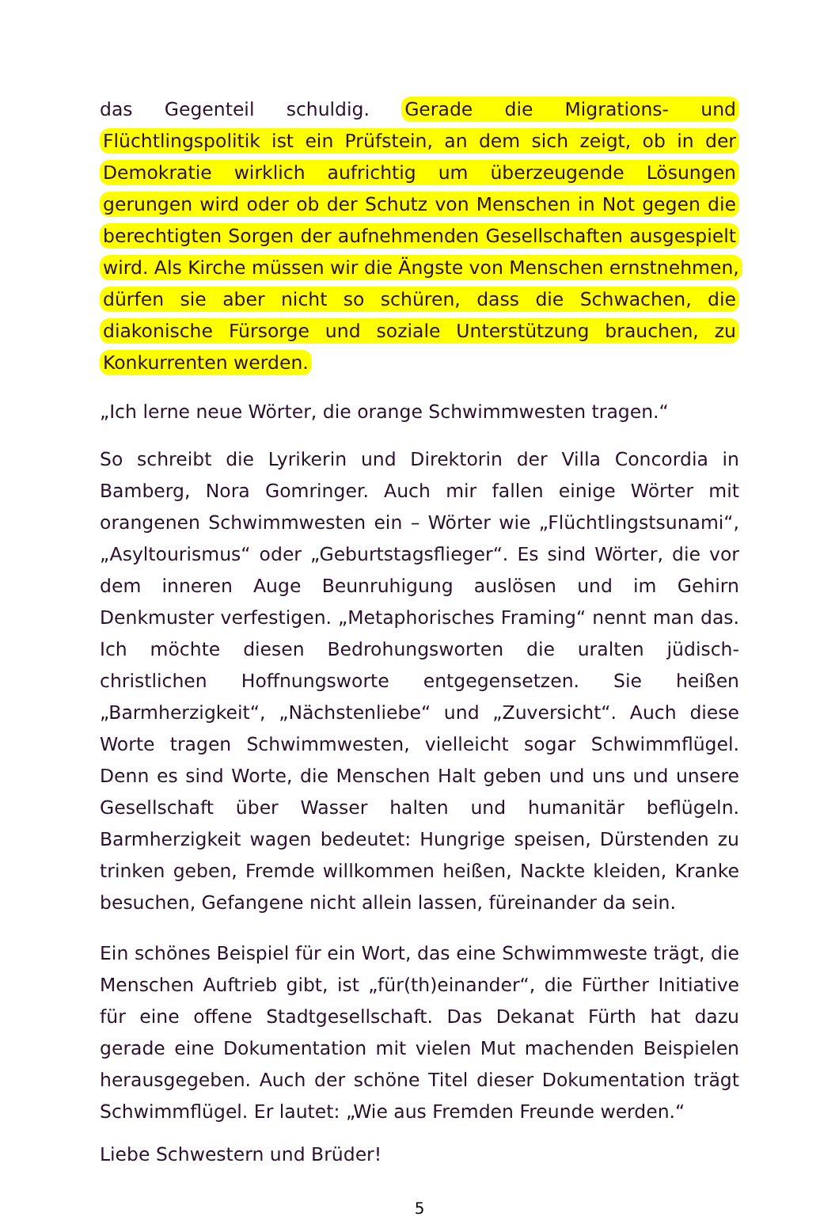das Gegenteil schuldig. Gerade die Migrations- und Flüchtlingspolitik ist ein Prüfstein, an dem sich zeigt, ob in der Demokratie wirklich aufrichtig um überzeugende Lösungen gerungen wird oder ob der Schutz von Menschen in Not gegen die berechtigten Sorgen der aufnehmenden Gesellschaften ausgespielt wird. Als Kirche müssen wir die Ängste von Menschen ernstnehmen, dürfen sie aber nicht so schüren, dass die Schwachen, die diakonische Fürsorge und soziale Unterstützung brauchen, zu Konkurrenten werden.
„Ich lerne neue Wörter, die orange Schwimmwesten tragen.“
So schreibt die Lyrikerin und Direktorin der Villa Concordia in Bamberg, Nora Gomringer. Auch mir fallen einige Wörter mit orangenen Schwimmwesten ein – Wörter wie „Flüchtlingstsunami“, „Asyltourismus“ oder „Geburtstagsflieger“. Es sind Wörter, die vor dem inneren Auge Beunruhigung auslösen und im Gehirn Denkmuster verfestigen. „Metaphorisches Framing“ nennt man das. Ich möchte diesen Bedrohungsworten die uralten jüdisch-christlichen Hoffnungsworte entgegensetzen. Sie heißen „Barmherzigkeit“, „Nächstenliebe“ und „Zuversicht“. Auch diese Worte tragen Schwimmwesten, vielleicht sogar Schwimmflügel. Denn es sind Worte, die Menschen Halt geben und uns und unsere Gesellschaft über Wasser halten und humanitär beflügeln. Barmherzigkeit wagen bedeutet: Hungrige speisen, Dürstenden zu trinken geben, Fremde willkommen heißen, Nackte kleiden, Kranke besuchen, Gefangene nicht allein lassen, füreinander da sein.
Ein schönes Beispiel für ein Wort, das eine Schwimmweste trägt, die Menschen Auftrieb gibt, ist „für(th)einander“, die Fürther Initiative für eine offene Stadtgesellschaft. Das Dekanat Fürth hat dazu gerade eine Dokumentation mit vielen Mut machenden Beispielen herausgegeben. Auch der schöne Titel dieser Dokumentation trägt Schwimmflügel. Er lautet: „Wie aus Fremden Freunde werden.“
Liebe Schwestern und Brüder!
5